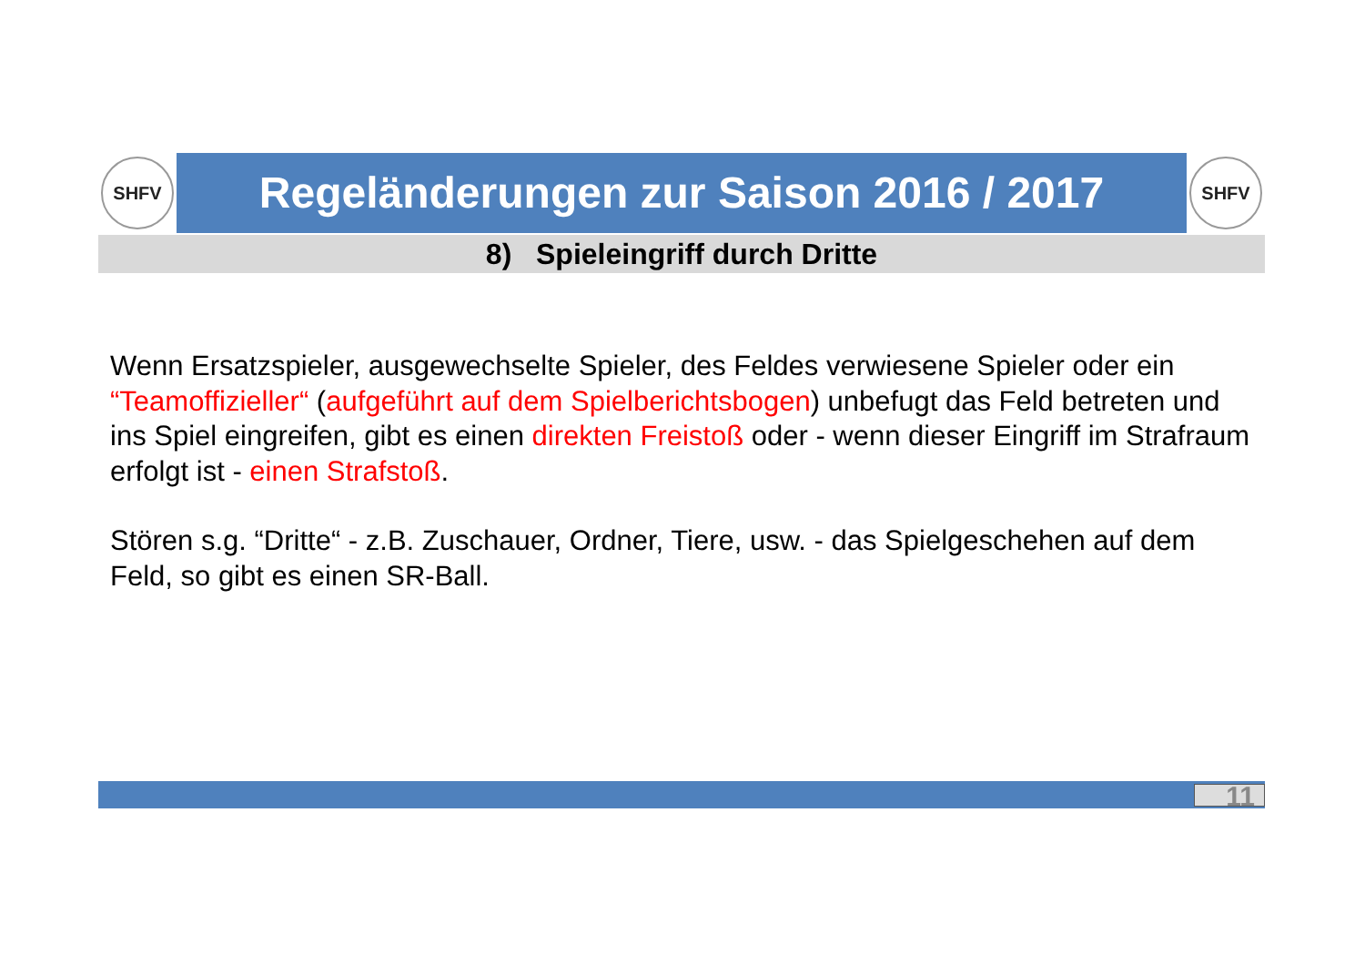SHFV
Regeländerungen zur Saison 2016 / 2017
SHFV
8) Spieleingriff durch Dritte
Wenn Ersatzspieler, ausgewechselte Spieler, des Feldes verwiesene Spieler oder ein “Teamoffizieller“ (aufgeführt auf dem Spielberichtsbogen) unbefugt das Feld betreten und ins Spiel eingreifen, gibt es einen direkten Freistoß oder - wenn dieser Eingriff im Strafraum erfolgt ist - einen Strafstoß.
Stören s.g. “Dritte“ - z.B. Zuschauer, Ordner, Tiere, usw. - das Spielgeschehen auf dem Feld, so gibt es einen SR-Ball.
11